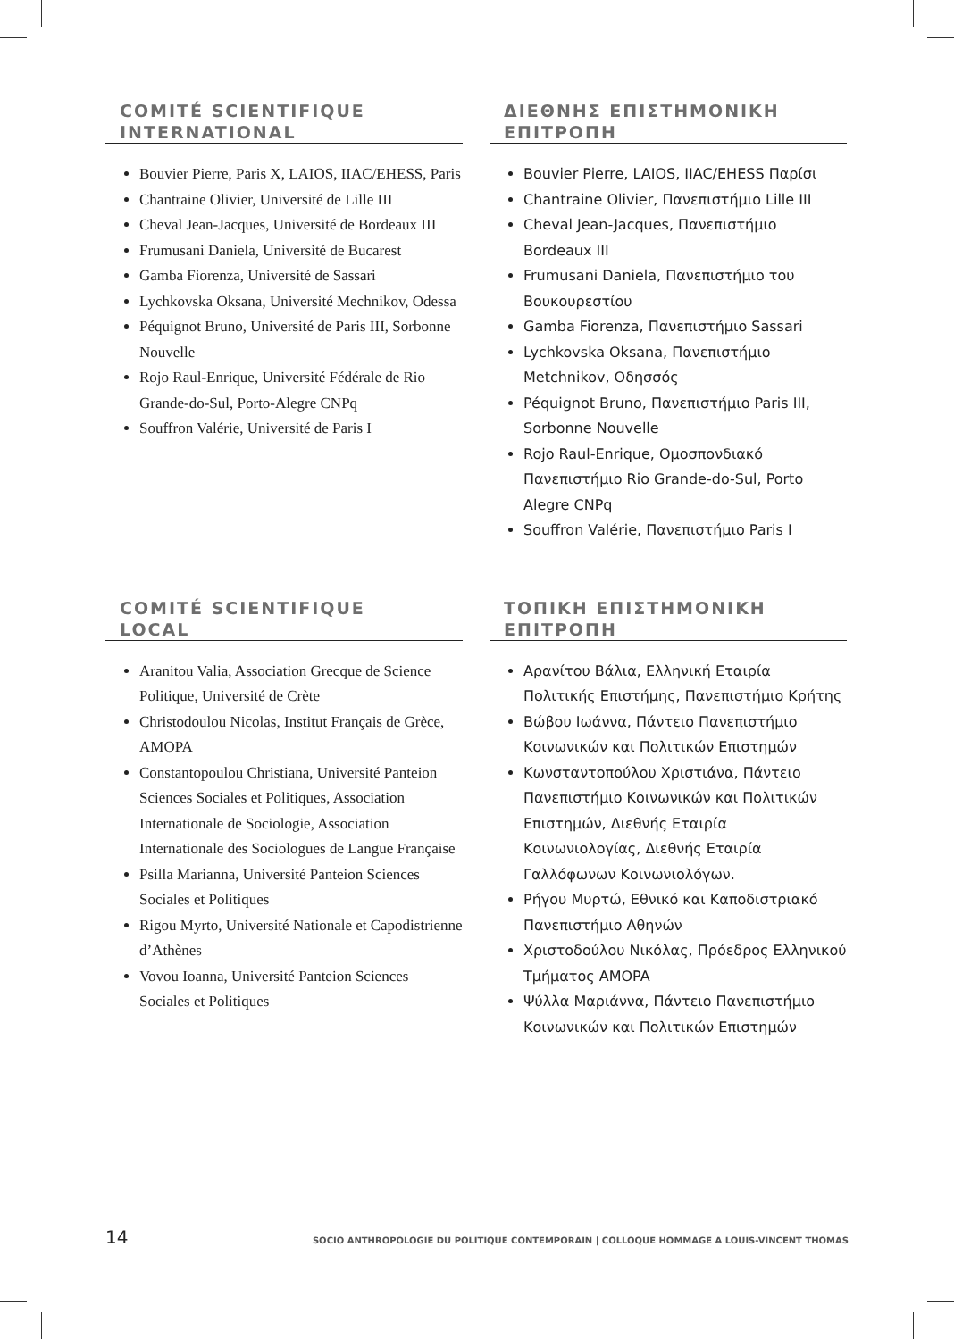COMITÉ SCIENTIFIQUE
INTERNATIONAL
Bouvier Pierre, Paris X, LAIOS, IIAC/EHESS, Paris
Chantraine Olivier, Université de Lille III
Cheval Jean-Jacques, Université de Bordeaux III
Frumusani Daniela, Université de Bucarest
Gamba Fiorenza, Université de Sassari
Lychkovska Oksana, Université Mechnikov, Odessa
Péquignot Bruno, Université de Paris III, Sorbonne Nouvelle
Rojo Raul-Enrique, Université Fédérale de Rio Grande-do-Sul, Porto-Alegre CNPq
Souffron Valérie, Université de Paris I
ΔΙΕΘΝΗΣ ΕΠΙΣΤΗΜΟΝΙΚΗ
ΕΠΙΤΡΟΠΗ
Bouvier Pierre, LAIOS, IIAC/EHESS Παρίσι
Chantraine Olivier, Πανεπιστήμιο Lille III
Cheval Jean-Jacques, Πανεπιστήμιο Bordeaux III
Frumusani Daniela, Πανεπιστήμιο του Βουκουρεστίου
Gamba Fiorenza, Πανεπιστήμιο Sassari
Lychkovska Oksana, Πανεπιστήμιο Metchnikov, Οδησσός
Péquignot Bruno, Πανεπιστήμιο Paris III, Sorbonne Nouvelle
Rojo Raul-Enrique, Ομοσπονδιακό Πανεπιστήμιο Rio Grande-do-Sul, Porto Alegre CNPq
Souffron Valérie, Πανεπιστήμιο Paris I
COMITÉ SCIENTIFIQUE
LOCAL
Aranitou Valia, Association Grecque de Science Politique, Université de Crète
Christodoulou Nicolas, Institut Français de Grèce, AMOPA
Constantopoulou Christiana, Université Panteion Sciences Sociales et Politiques, Association Internationale de Sociologie, Association Internationale des Sociologues de Langue Française
Psilla Marianna, Université Panteion Sciences Sociales et Politiques
Rigou Myrto, Université Nationale et Capodistrienne d’Athènes
Vovou Ioanna, Université Panteion Sciences Sociales et Politiques
ΤΟΠΙΚΗ ΕΠΙΣΤΗΜΟΝΙΚΗ
ΕΠΙΤΡΟΠΗ
Αρανίτου Βάλια, Ελληνική Εταιρία Πολιτικής Επιστήμης, Πανεπιστήμιο Κρήτης
Βώβου Ιωάννα, Πάντειο Πανεπιστήμιο Κοινωνικών και Πολιτικών Επιστημών
Κωνσταντοπούλου Χριστιάνα, Πάντειο Πανεπιστήμιο Κοινωνικών και Πολιτικών Επιστημών, Διεθνής Εταιρία Κοινωνιολογίας, Διεθνής Εταιρία Γαλλόφωνων Κοινωνιολόγων.
Ρήγου Μυρτώ, Εθνικό και Καποδιστριακό Πανεπιστήμιο Αθηνών
Χριστοδούλου Νικόλας, Πρόεδρος Ελληνικού Τμήματος AMOPA
Ψύλλα Μαριάννα, Πάντειο Πανεπιστήμιο Κοινωνικών και Πολιτικών Επιστημών
14 SOCIO ANTHROPOLOGIE DU POLITIQUE CONTEMPORAIN | COLLOQUE HOMMAGE A LOUIS-VINCENT THOMAS